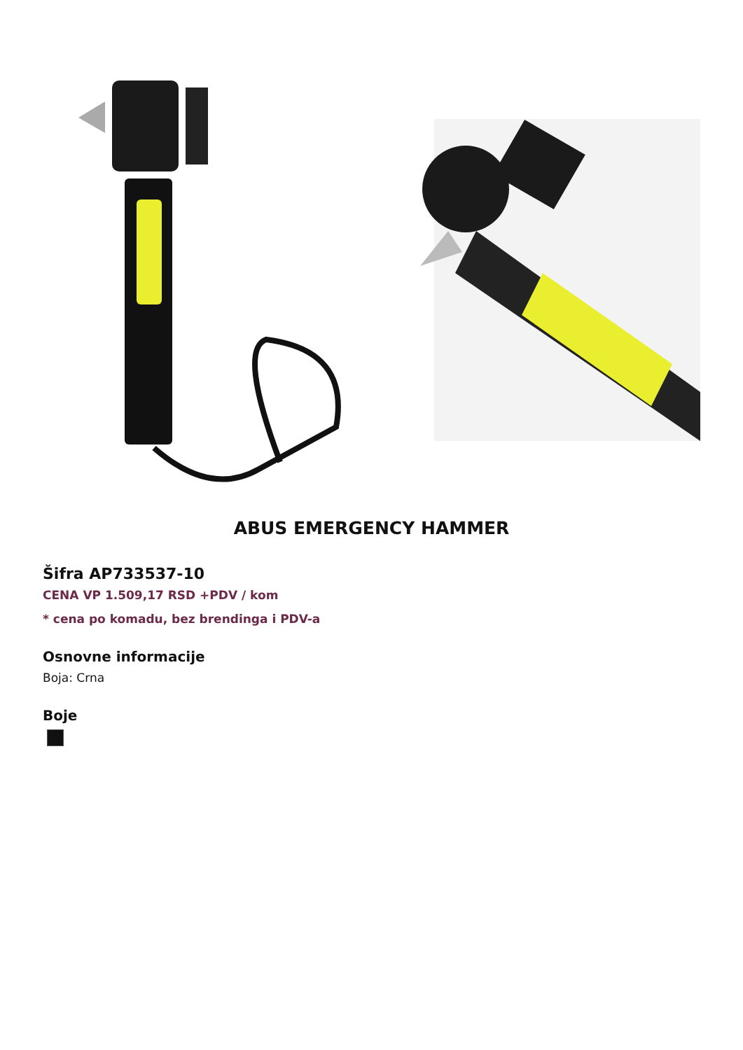ABUS EMERGENCY HAMMER
Šifra AP733537-10
CENA VP 1.509,17 RSD +PDV / kom
* cena po komadu, bez brendinga i PDV-a
Osnovne informacije
Boja: Crna
Boje